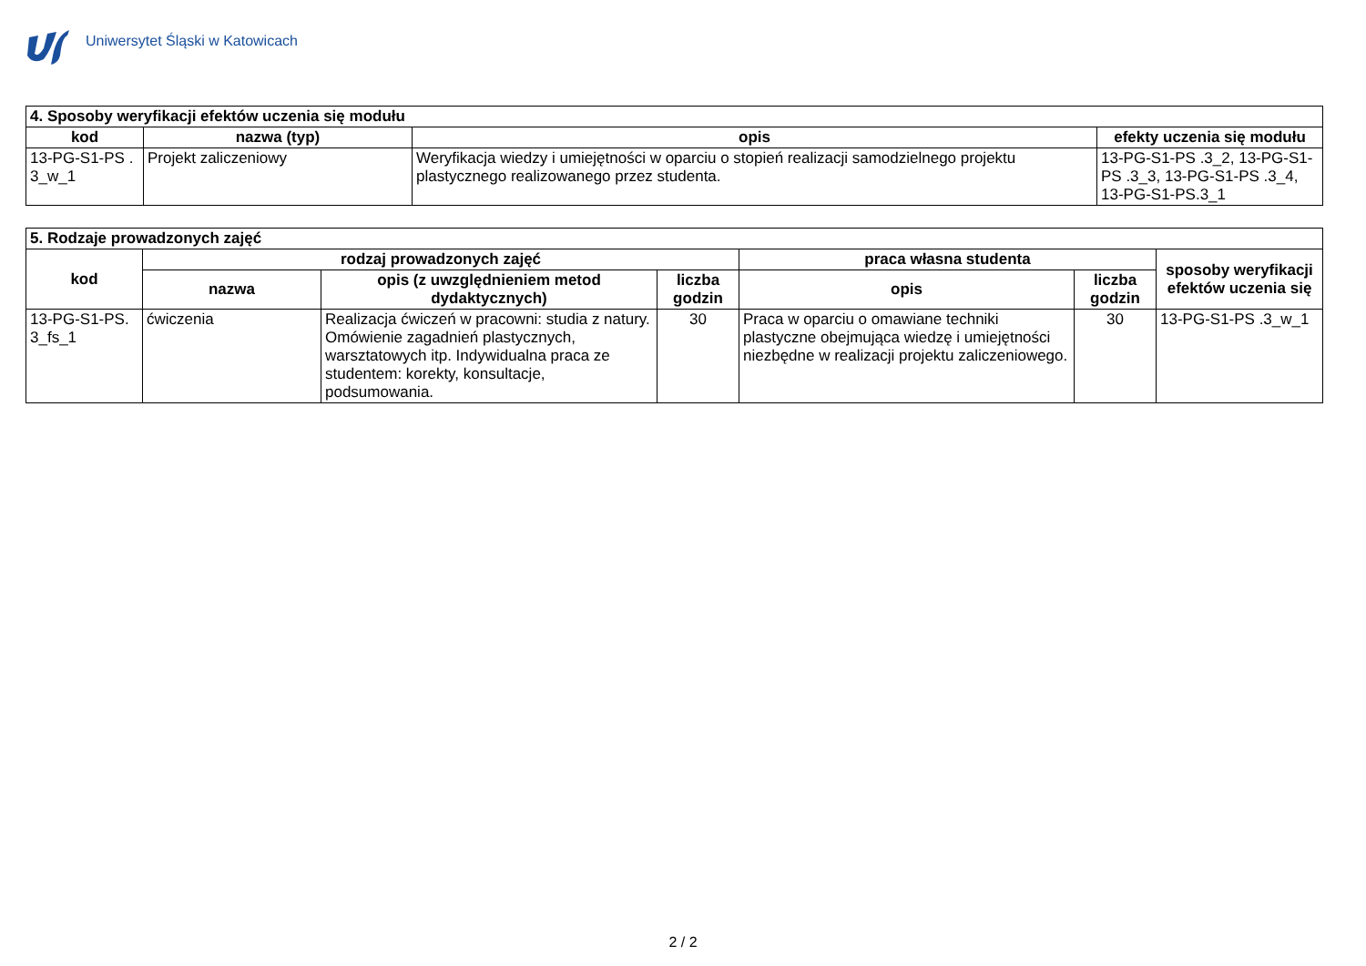Uniwersytet Śląski w Katowicach
| 4. Sposoby weryfikacji efektów uczenia się modułu | | | |
| kod | nazwa (typ) | opis | efekty uczenia się modułu |
| 13-PG-S1-PS . 3_w_1 | Projekt zaliczeniowy | Weryfikacja wiedzy i umiejętności w oparciu o stopień realizacji samodzielnego projektu plastycznego realizowanego przez studenta. | 13-PG-S1-PS .3_2, 13-PG-S1-PS .3_3, 13-PG-S1-PS .3_4, 13-PG-S1-PS.3_1 |
| 5. Rodzaje prowadzonych zajęć | | | | | | |
| kod | rodzaj prowadzonych zajęć | | | praca własna studenta | | sposoby weryfikacji efektów uczenia się |
| | nazwa | opis (z uwzględnieniem metod dydaktycznych) | liczba godzin | opis | liczba godzin | |
| 13-PG-S1-PS. 3_fs_1 | ćwiczenia | Realizacja ćwiczeń w pracowni: studia z natury. Omówienie zagadnień plastycznych, warsztatowych itp. Indywidualna praca ze studentem: korekty, konsultacje, podsumowania. | 30 | Praca w oparciu o omawiane techniki plastyczne obejmująca wiedzę i umiejętności niezbędne w realizacji projektu zaliczeniowego. | 30 | 13-PG-S1-PS .3_w_1 |
2 / 2